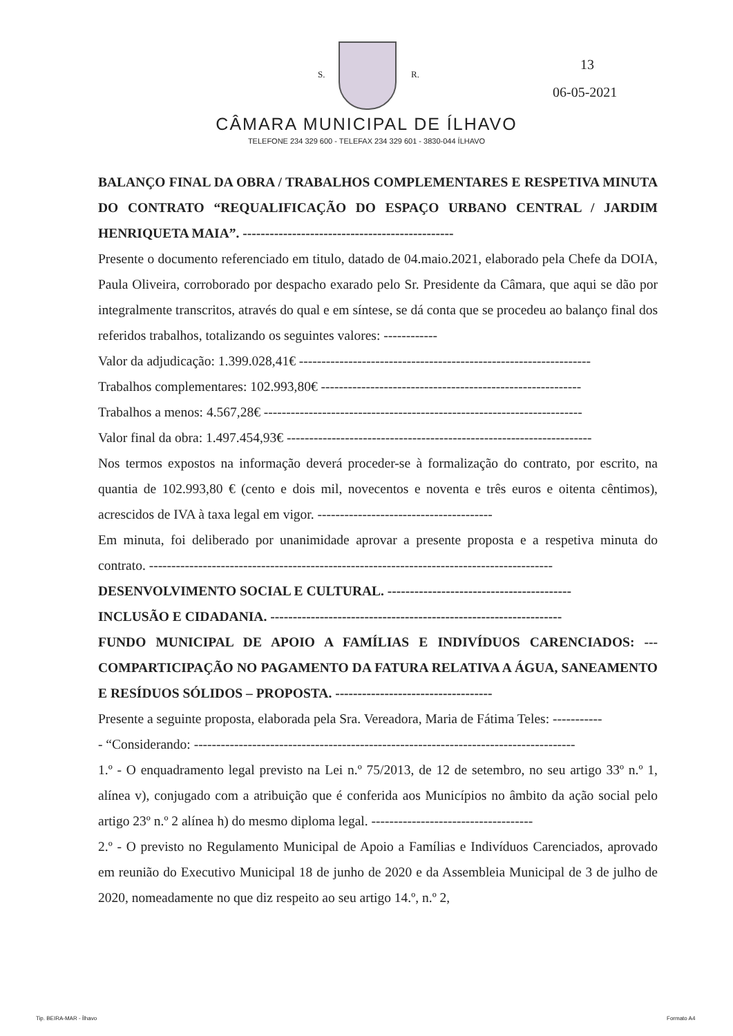S. R.
13
06-05-2021
CÂMARA MUNICIPAL DE ÍLHAVO
TELEFONE 234 329 600 - TELEFAX 234 329 601 - 3830-044 ÍLHAVO
BALANÇO FINAL DA OBRA / TRABALHOS COMPLEMENTARES E RESPETIVA MINUTA DO CONTRATO “REQUALIFICAÇÃO DO ESPAÇO URBANO CENTRAL / JARDIM HENRIQUETA MAIA”. -----------------------------------------------
Presente o documento referenciado em titulo, datado de 04.maio.2021, elaborado pela Chefe da DOIA, Paula Oliveira, corroborado por despacho exarado pelo Sr. Presidente da Câmara, que aqui se dão por integralmente transcritos, através do qual e em síntese, se dá conta que se procedeu ao balanço final dos referidos trabalhos, totalizando os seguintes valores: ------------
Valor da adjudicação: 1.399.028,41€ -----------------------------------------------------------------
Trabalhos complementares: 102.993,80€ ----------------------------------------------------------
Trabalhos a menos: 4.567,28€ -----------------------------------------------------------------------
Valor final da obra: 1.497.454,93€ --------------------------------------------------------------------
Nos termos expostos na informação deverá proceder-se à formalização do contrato, por escrito, na quantia de 102.993,80 € (cento e dois mil, novecentos e noventa e três euros e oitenta cêntimos), acrescidos de IVA à taxa legal em vigor. ---------------------------------------
Em minuta, foi deliberado por unanimidade aprovar a presente proposta e a respetiva minuta do contrato. ------------------------------------------------------------------------------------------
DESENVOLVIMENTO SOCIAL E CULTURAL. -----------------------------------------
INCLUSÃO E CIDADANIA. -----------------------------------------------------------------
FUNDO MUNICIPAL DE APOIO A FAMÍLIAS E INDIVÍDUOS CARENCIADOS: --- COMPARTICIPAÇÃO NO PAGAMENTO DA FATURA RELATIVA A ÁGUA, SANEAMENTO E RESÍDUOS SÓLIDOS – PROPOSTA. -----------------------------------
Presente a seguinte proposta, elaborada pela Sra. Vereadora, Maria de Fátima Teles: -----------
- “Considerando: -------------------------------------------------------------------------------------
1.º - O enquadramento legal previsto na Lei n.º 75/2013, de 12 de setembro, no seu artigo 33º n.º 1, alínea v), conjugado com a atribuição que é conferida aos Municípios no âmbito da ação social pelo artigo 23º n.º 2 alínea h) do mesmo diploma legal. ------------------------------------
2.º - O previsto no Regulamento Municipal de Apoio a Famílias e Indivíduos Carenciados, aprovado em reunião do Executivo Municipal 18 de junho de 2020 e da Assembleia Municipal de 3 de julho de 2020, nomeadamente no que diz respeito ao seu artigo 14.º, n.º 2,
Tip. BEIRA-MAR - Ílhavo Formato A4